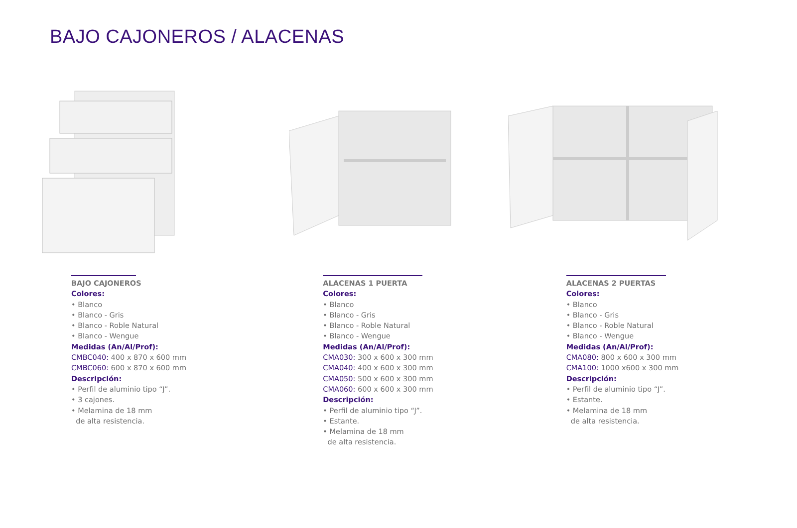BAJO CAJONEROS / ALACENAS
BAJO CAJONEROS
Colores:
• Blanco
• Blanco - Gris
• Blanco - Roble Natural
• Blanco - Wengue
Medidas (An/Al/Prof):
CMBC040: 400 x 870 x 600 mm
CMBC060: 600 x 870 x 600 mm
Descripción:
• Perfil de aluminio tipo “J”.
• 3 cajones.
• Melamina de 18 mm
de alta resistencia.
ALACENAS 1 PUERTA
Colores:
• Blanco
• Blanco - Gris
• Blanco - Roble Natural
• Blanco - Wengue
Medidas (An/Al/Prof):
CMA030: 300 x 600 x 300 mm
CMA040: 400 x 600 x 300 mm
CMA050: 500 x 600 x 300 mm
CMA060: 600 x 600 x 300 mm
Descripción:
• Perfil de aluminio tipo “J”.
• Estante.
• Melamina de 18 mm
de alta resistencia.
ALACENAS 2 PUERTAS
Colores:
• Blanco
• Blanco - Gris
• Blanco - Roble Natural
• Blanco - Wengue
Medidas (An/Al/Prof):
CMA080: 800 x 600 x 300 mm
CMA100: 1000 x600 x 300 mm
Descripción:
• Perfil de aluminio tipo “J”.
• Estante.
• Melamina de 18 mm
de alta resistencia.